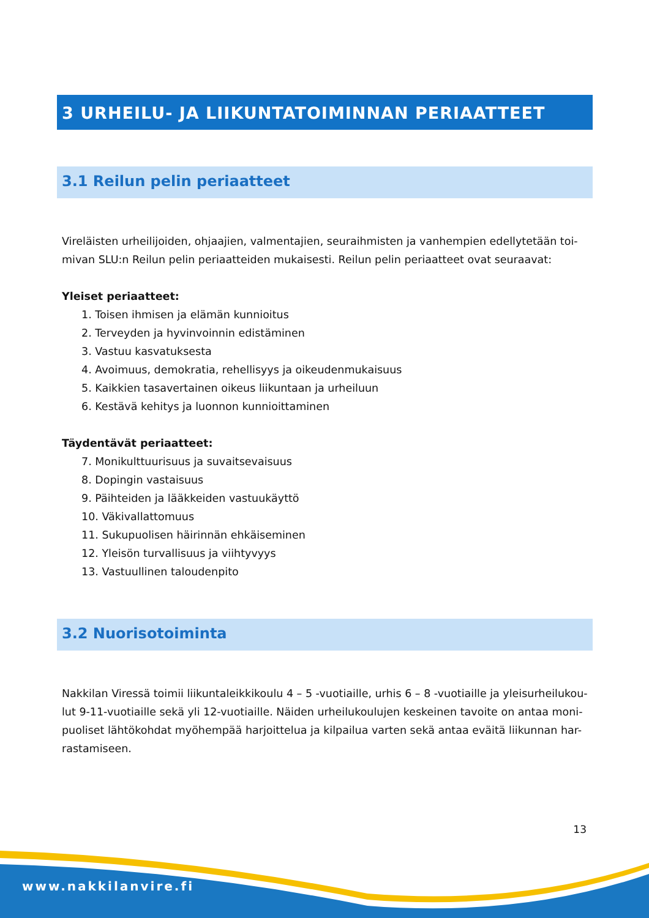3 URHEILU- JA LIIKUNTATOIMINNAN PERIAATTEET
3.1 Reilun pelin periaatteet
Vireläisten urheilijoiden, ohjaajien, valmentajien, seuraihmisten ja vanhempien edellytetään toi-mivan SLU:n Reilun pelin periaatteiden mukaisesti. Reilun pelin periaatteet ovat seuraavat:
Yleiset periaatteet:
1. Toisen ihmisen ja elämän kunnioitus
2. Terveyden ja hyvinvoinnin edistäminen
3. Vastuu kasvatuksesta
4. Avoimuus, demokratia, rehellisyys ja oikeudenmukaisuus
5. Kaikkien tasavertainen oikeus liikuntaan ja urheiluun
6. Kestävä kehitys ja luonnon kunnioittaminen
Täydentävät periaatteet:
7. Monikulttuurisuus ja suvaitsevaisuus
8. Dopingin vastaisuus
9. Päihteiden ja lääkkeiden vastuukäyttö
10. Väkivallattomuus
11. Sukupuolisen häirinnän ehkäiseminen
12. Yleisön turvallisuus ja viihtyvyys
13. Vastuullinen taloudenpito
3.2 Nuorisotoiminta
Nakkilan Viressä toimii liikuntaleikkikoulu 4 – 5 -vuotiaille, urhis 6 – 8 -vuotiaille ja yleisurheilukou-lut 9-11-vuotiaille sekä yli 12-vuotiaille. Näiden urheilukoulujen keskeinen tavoite on antaa moni-puoliset lähtökohdat myöhempää harjoittelua ja kilpailua varten sekä antaa eväitä liikunnan har-rastamiseen.
13
www.nakkilanvire.fi